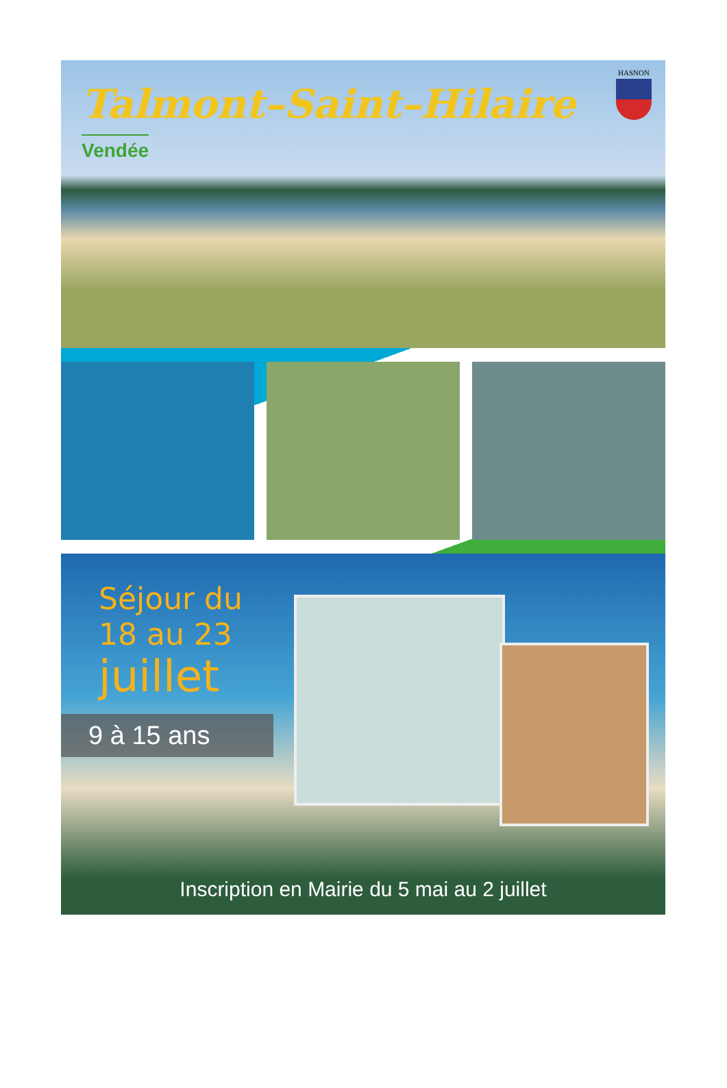Talmont–Saint–Hilaire
Vendée
HASNON
Séjour du
18 au 23
juillet
9 à 15 ans
Inscription en Mairie du 5 mai au 2 juillet